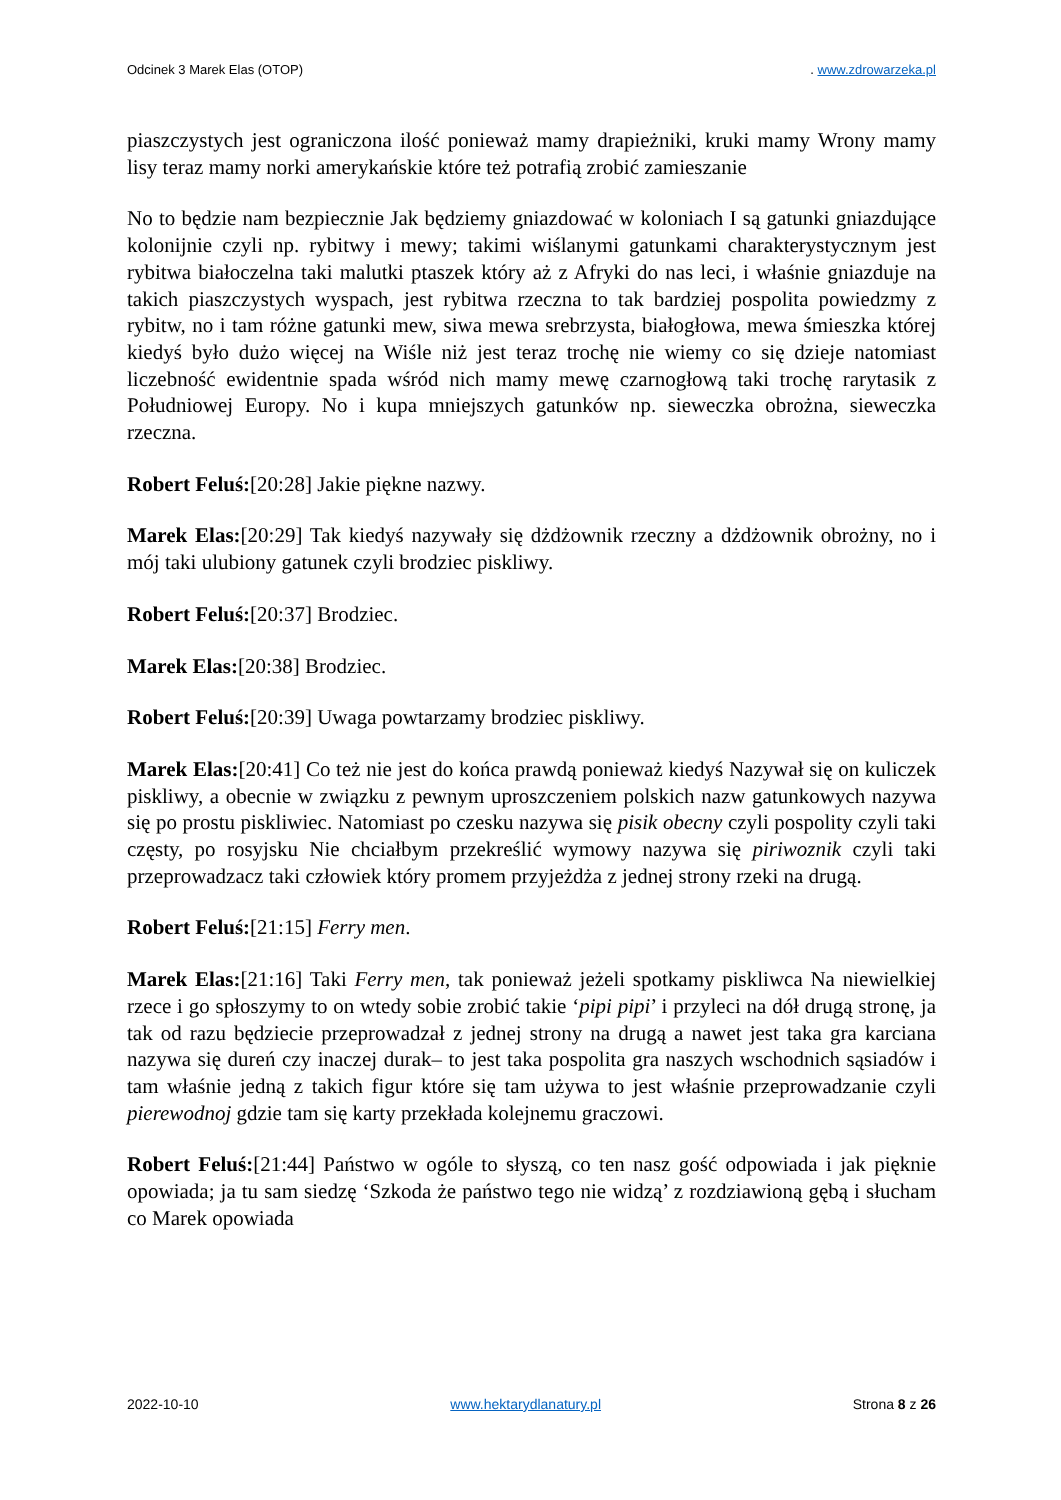Odcinek 3 Marek Elas (OTOP). www.zdrowarzeka.pl
piaszczystych jest ograniczona ilość ponieważ mamy drapieżniki, kruki mamy Wrony mamy lisy teraz mamy norki amerykańskie które też potrafią zrobić zamieszanie
No to będzie nam bezpiecznie Jak będziemy gniazdować w koloniach I są gatunki gniazdujące kolonijnie czyli np. rybitwy i mewy; takimi wiślanymi gatunkami charakterystycznym jest rybitwa białoczelna taki malutki ptaszek który aż z Afryki do nas leci, i właśnie gniazduje na takich piaszczystych wyspach, jest rybitwa rzeczna to tak bardziej pospolita powiedzmy z rybitw, no i tam różne gatunki mew, siwa mewa srebrzysta, białogłowa, mewa śmieszka której kiedyś było dużo więcej na Wiśle niż jest teraz trochę nie wiemy co się dzieje natomiast liczebność ewidentnie spada wśród nich mamy mewę czarnogłową taki trochę rarytasik z Południowej Europy. No i kupa mniejszych gatunków np. sieweczka obrożna, sieweczka rzeczna.
Robert Feluś:[20:28] Jakie piękne nazwy.
Marek Elas:[20:29] Tak kiedyś nazywały się dżdżownik rzeczny a dżdżownik obrożny, no i mój taki ulubiony gatunek czyli brodziec piskliwy.
Robert Feluś:[20:37] Brodziec.
Marek Elas:[20:38] Brodziec.
Robert Feluś:[20:39] Uwaga powtarzamy brodziec piskliwy.
Marek Elas:[20:41] Co też nie jest do końca prawdą ponieważ kiedyś Nazywał się on kuliczek piskliwy, a obecnie w związku z pewnym uproszczeniem polskich nazw gatunkowych nazywa się po prostu piskliwiec. Natomiast po czesku nazywa się pisik obecny czyli pospolity czyli taki częsty, po rosyjsku Nie chciałbym przekreślić wymowy nazywa się piriwoznik czyli taki przeprowadzacz taki człowiek który promem przyjeżdża z jednej strony rzeki na drugą.
Robert Feluś:[21:15] Ferry men.
Marek Elas:[21:16] Taki Ferry men, tak ponieważ jeżeli spotkamy piskliwca Na niewielkiej rzece i go spłoszymy to on wtedy sobie zrobić takie ‘pipi pipi’ i przyleci na dół drugą stronę, ja tak od razu będziecie przeprowadzał z jednej strony na drugą a nawet jest taka gra karciana nazywa się dureń czy inaczej durak– to jest taka pospolita gra naszych wschodnich sąsiadów i tam właśnie jedną z takich figur które się tam używa to jest właśnie przeprowadzanie czyli pierewodnoj gdzie tam się karty przekłada kolejnemu graczowi.
Robert Feluś:[21:44] Państwo w ogóle to słyszą, co ten nasz gość odpowiada i jak pięknie opowiada; ja tu sam siedzę ‘Szkoda że państwo tego nie widzą’ z rozdziawioną gębą i słucham co Marek opowiada
2022-10-10 www.hektarydlanatury.pl Strona 8 z 26